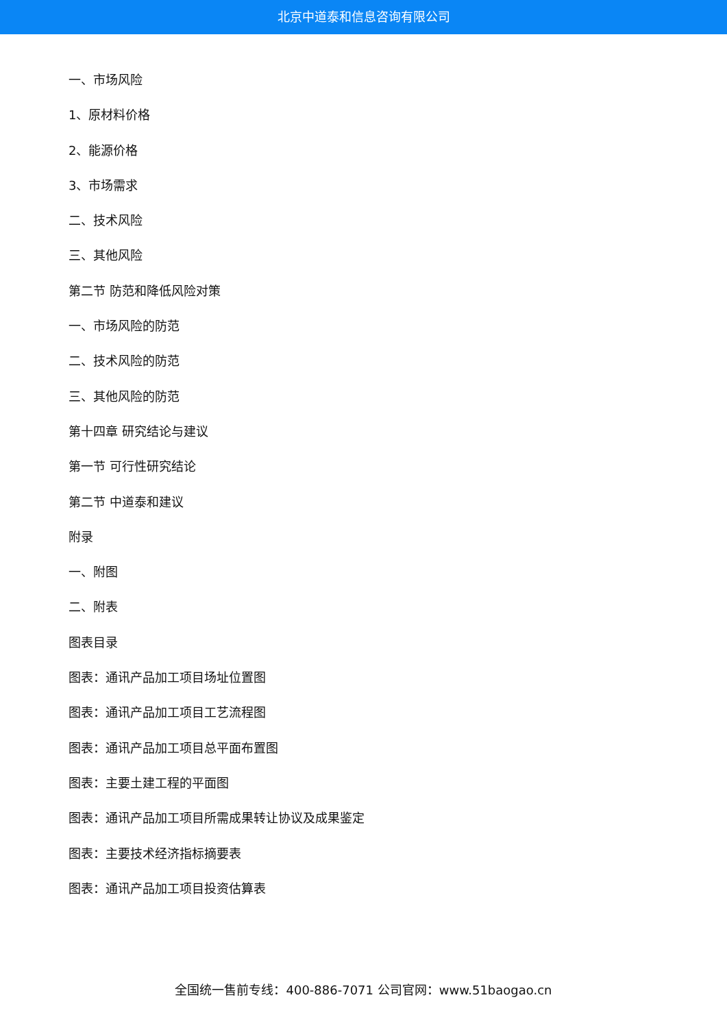北京中道泰和信息咨询有限公司
一、市场风险
1、原材料价格
2、能源价格
3、市场需求
二、技术风险
三、其他风险
第二节 防范和降低风险对策
一、市场风险的防范
二、技术风险的防范
三、其他风险的防范
第十四章 研究结论与建议
第一节 可行性研究结论
第二节 中道泰和建议
附录
一、附图
二、附表
图表目录
图表：通讯产品加工项目场址位置图
图表：通讯产品加工项目工艺流程图
图表：通讯产品加工项目总平面布置图
图表：主要土建工程的平面图
图表：通讯产品加工项目所需成果转让协议及成果鉴定
图表：主要技术经济指标摘要表
图表：通讯产品加工项目投资估算表
全国统一售前专线：400-886-7071 公司官网：www.51baogao.cn